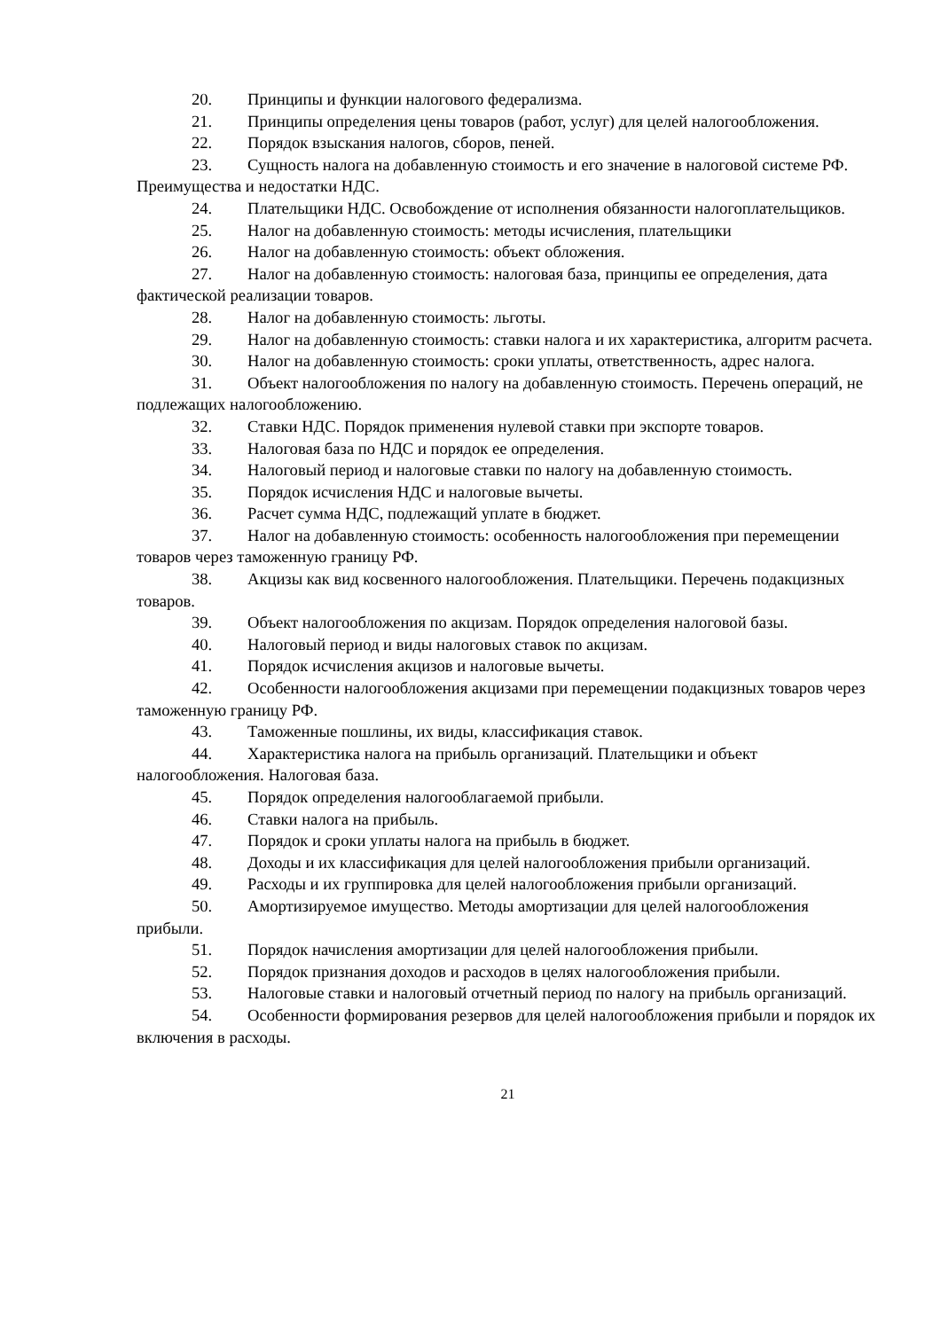20. Принципы и функции налогового федерализма.
21. Принципы определения цены товаров (работ, услуг) для целей налогообложения.
22. Порядок взыскания налогов, сборов, пеней.
23. Сущность налога на добавленную стоимость и его значение в налоговой системе РФ. Преимущества и недостатки НДС.
24. Плательщики НДС. Освобождение от исполнения обязанности налогоплательщиков.
25. Налог на добавленную стоимость: методы исчисления, плательщики
26. Налог на добавленную стоимость: объект обложения.
27. Налог на добавленную стоимость: налоговая база, принципы ее определения, дата фактической реализации товаров.
28. Налог на добавленную стоимость: льготы.
29. Налог на добавленную стоимость: ставки налога и их характеристика, алгоритм расчета.
30. Налог на добавленную стоимость: сроки уплаты, ответственность, адрес налога.
31. Объект налогообложения по налогу на добавленную стоимость. Перечень операций, не подлежащих налогообложению.
32. Ставки НДС. Порядок применения нулевой ставки при экспорте товаров.
33. Налоговая база по НДС и порядок ее определения.
34. Налоговый период и налоговые ставки по налогу на добавленную стоимость.
35. Порядок исчисления НДС и налоговые вычеты.
36. Расчет сумма НДС, подлежащий уплате в бюджет.
37. Налог на добавленную стоимость: особенность налогообложения при перемещении товаров через таможенную границу РФ.
38. Акцизы как вид косвенного налогообложения. Плательщики. Перечень подакцизных товаров.
39. Объект налогообложения по акцизам. Порядок определения налоговой базы.
40. Налоговый период и виды налоговых ставок по акцизам.
41. Порядок исчисления акцизов и налоговые вычеты.
42. Особенности налогообложения акцизами при перемещении подакцизных товаров через таможенную границу РФ.
43. Таможенные пошлины, их виды, классификация ставок.
44. Характеристика налога на прибыль организаций. Плательщики и объект налогообложения. Налоговая база.
45. Порядок определения налогооблагаемой прибыли.
46. Ставки налога на прибыль.
47. Порядок и сроки уплаты налога на прибыль в бюджет.
48. Доходы и их классификация для целей налогообложения прибыли организаций.
49. Расходы и их группировка для целей налогообложения прибыли организаций.
50. Амортизируемое имущество. Методы амортизации для целей налогообложения прибыли.
51. Порядок начисления амортизации для целей налогообложения прибыли.
52. Порядок признания доходов и расходов в целях налогообложения прибыли.
53. Налоговые ставки и налоговый отчетный период по налогу на прибыль организаций.
54. Особенности формирования резервов для целей налогообложения прибыли и порядок их включения в расходы.
21